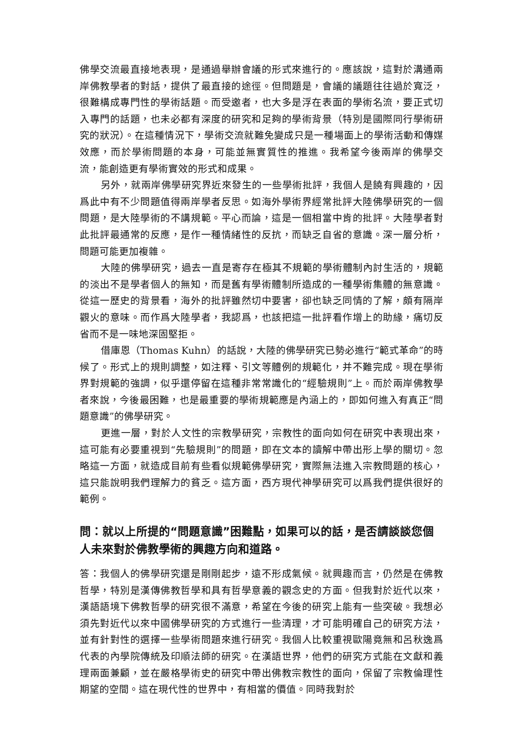佛學交流最直接地表現，是通過舉辦會議的形式來進行的。應該說，這對於溝通兩岸佛教學者的對話，提供了最直接的途徑。但問題是，會議的議題往往過於寬泛，很難構成專門性的學術話題。而受邀者，也大多是浮在表面的學術名流，要正式切入專門的話題，也未必都有深度的研究和足夠的學術背景（特別是國際同行學術研究的狀況）。在這種情況下，學術交流就難免變成只是一種場面上的學術活動和傳媒效應，而於學術問題的本身，可能並無實質性的推進。我希望今後兩岸的佛學交流，能創造更有學術實效的形式和成果。
另外，就兩岸佛學研究界近來發生的一些學術批評，我個人是饒有興趣的，因爲此中有不少問題值得兩岸學者反思。如海外學術界經常批評大陸佛學研究的一個問題，是大陸學術的不講規範。平心而論，這是一個相當中肯的批評。大陸學者對此批評最通常的反應，是作一種情緒性的反抗，而缺乏自省的意識。深一層分析，問題可能更加複雜。
大陸的佛學研究，過去一直是寄存在極其不規範的學術體制內討生活的，規範的淡出不是學者個人的無知，而是舊有學術體制所造成的一種學術集體的無意識。從這一歷史的背景看，海外的批評雖然切中要害，卻也缺乏同情的了解，頗有隔岸觀火的意味。而作爲大陸學者，我認爲，也該把這一批評看作增上的助緣，痛切反省而不是一味地深固堅拒。
借庫恩（Thomas Kuhn）的話說，大陸的佛學研究已勢必進行“範式革命”的時候了。形式上的規則調整，如注釋、引文等體例的規範化，并不難完成。現在學術界對規範的強調，似乎還停留在這種非常常識化的“經驗規則”上。而於兩岸佛教學者來說，今後最困難，也是最重要的學術規範應是內涵上的，即如何進入有真正“問題意識”的佛學研究。
更進一層，對於人文性的宗教學研究，宗教性的面向如何在研究中表現出來，這可能有必要重視到“先驗規則”的問題，即在文本的讀解中帶出形上學的關切。忽略這一方面，就造成目前有些看似規範佛學研究，實際無法進入宗教問題的核心，這只能說明我們理解力的貧乏。這方面，西方現代神學研究可以爲我們提供很好的範例。
問：就以上所提的“問題意識”困難點，如果可以的話，是否請談談您個人未來對於佛教學術的興趣方向和道路。
答：我個人的佛學研究還是剛剛起步，遠不形成氣候。就興趣而言，仍然是在佛教哲學，特別是漢傳佛教哲學和具有哲學意義的觀念史的方面。但我對於近代以來，漢語語境下佛教哲學的研究很不滿意，希望在今後的研究上能有一些突破。我想必須先對近代以來中國佛學研究的方式進行一些清理，才可能明確自己的研究方法，並有針對性的選擇一些學術問題來進行研究。我個人比較重視歐陽竟無和呂秋逸爲代表的內學院傳統及印順法師的研究。在漢語世界，他們的研究方式能在文獻和義理兩面兼顧，並在嚴格學術史的研究中帶出佛教宗教性的面向，保留了宗教倫理性期望的空間。這在現代性的世界中，有相當的價值。同時我對於